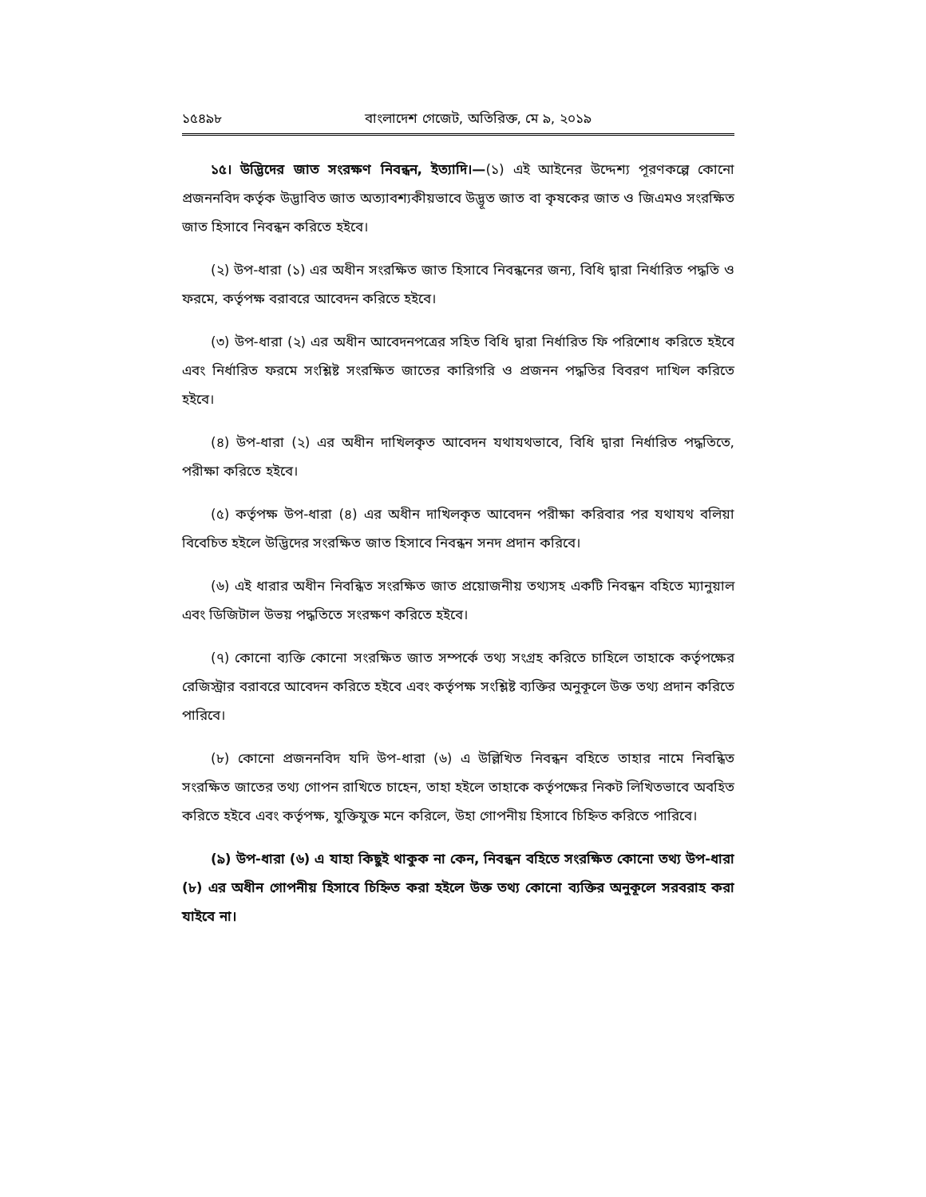১৫৪৯৮ বাংলাদেশ গেজেট, অতিরিক্ত, মে ৯, ২০১৯
১৫। উদ্ভিদের জাত সংরক্ষণ নিবন্ধন, ইত্যাদি।—(১) এই আইনের উদ্দেশ্য পূরণকল্পে কোনো প্রজননবিদ কর্তৃক উদ্ভাবিত জাত অত্যাবশ্যকীয়ভাবে উদ্ভূত জাত বা কৃষকের জাত ও জিএমও সংরক্ষিত জাত হিসাবে নিবন্ধন করিতে হইবে।
(২) উপ-ধারা (১) এর অধীন সংরক্ষিত জাত হিসাবে নিবন্ধনের জন্য, বিধি দ্বারা নির্ধারিত পদ্ধতি ও ফরমে, কর্তৃপক্ষ বরাবরে আবেদন করিতে হইবে।
(৩) উপ-ধারা (২) এর অধীন আবেদনপত্রের সহিত বিধি দ্বারা নির্ধারিত ফি পরিশোধ করিতে হইবে এবং নির্ধারিত ফরমে সংশ্লিষ্ট সংরক্ষিত জাতের কারিগরি ও প্রজনন পদ্ধতির বিবরণ দাখিল করিতে হইবে।
(৪) উপ-ধারা (২) এর অধীন দাখিলকৃত আবেদন যথাযথভাবে, বিধি দ্বারা নির্ধারিত পদ্ধতিতে, পরীক্ষা করিতে হইবে।
(৫) কর্তৃপক্ষ উপ-ধারা (৪) এর অধীন দাখিলকৃত আবেদন পরীক্ষা করিবার পর যথাযথ বলিয়া বিবেচিত হইলে উদ্ভিদের সংরক্ষিত জাত হিসাবে নিবন্ধন সনদ প্রদান করিবে।
(৬) এই ধারার অধীন নিবন্ধিত সংরক্ষিত জাত প্রয়োজনীয় তথ্যসহ একটি নিবন্ধন বহিতে ম্যানুয়াল এবং ডিজিটাল উভয় পদ্ধতিতে সংরক্ষণ করিতে হইবে।
(৭) কোনো ব্যক্তি কোনো সংরক্ষিত জাত সম্পর্কে তথ্য সংগ্রহ করিতে চাহিলে তাহাকে কর্তৃপক্ষের রেজিস্ট্রার বরাবরে আবেদন করিতে হইবে এবং কর্তৃপক্ষ সংশ্লিষ্ট ব্যক্তির অনুকূলে উক্ত তথ্য প্রদান করিতে পারিবে।
(৮) কোনো প্রজননবিদ যদি উপ-ধারা (৬) এ উল্লিখিত নিবন্ধন বহিতে তাহার নামে নিবন্ধিত সংরক্ষিত জাতের তথ্য গোপন রাখিতে চাহেন, তাহা হইলে তাহাকে কর্তৃপক্ষের নিকট লিখিতভাবে অবহিত করিতে হইবে এবং কর্তৃপক্ষ, যুক্তিযুক্ত মনে করিলে, উহা গোপনীয় হিসাবে চিহ্নিত করিতে পারিবে।
(৯) উপ-ধারা (৬) এ যাহা কিছুই থাকুক না কেন, নিবন্ধন বহিতে সংরক্ষিত কোনো তথ্য উপ-ধারা (৮) এর অধীন গোপনীয় হিসাবে চিহ্নিত করা হইলে উক্ত তথ্য কোনো ব্যক্তির অনুকূলে সরবরাহ করা যাইবে না।